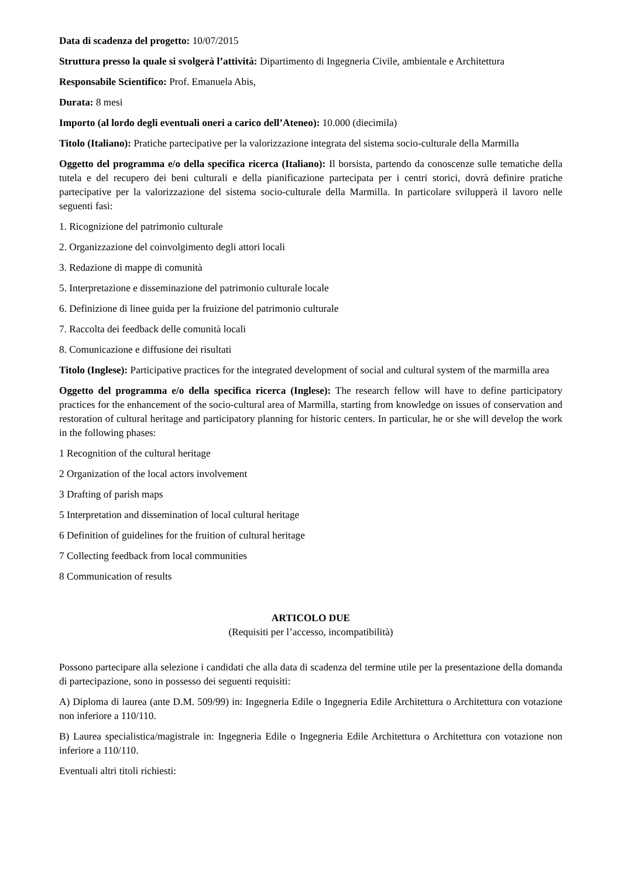Data di scadenza del progetto: 10/07/2015
Struttura presso la quale si svolgerà l’attività: Dipartimento di Ingegneria Civile, ambientale e Architettura
Responsabile Scientifico: Prof. Emanuela Abis,
Durata: 8 mesi
Importo (al lordo degli eventuali oneri a carico dell’Ateneo): 10.000 (diecimila)
Titolo (Italiano): Pratiche partecipative per la valorizzazione integrata del sistema socio-culturale della Marmilla
Oggetto del programma e/o della specifica ricerca (Italiano): Il borsista, partendo da conoscenze sulle tematiche della tutela e del recupero dei beni culturali e della pianificazione partecipata per i centri storici, dovrà definire pratiche partecipative per la valorizzazione del sistema socio-culturale della Marmilla. In particolare svilupperà il lavoro nelle seguenti fasi:
1. Ricognizione del patrimonio culturale
2. Organizzazione del coinvolgimento degli attori locali
3. Redazione di mappe di comunità
5. Interpretazione e disseminazione del patrimonio culturale locale
6. Definizione di linee guida per la fruizione del patrimonio culturale
7. Raccolta dei feedback delle comunità locali
8. Comunicazione e diffusione dei risultati
Titolo (Inglese): Participative practices for the integrated development of social and cultural system of the marmilla area
Oggetto del programma e/o della specifica ricerca (Inglese): The research fellow will have to define participatory practices for the enhancement of the socio-cultural area of Marmilla, starting from knowledge on issues of conservation and restoration of cultural heritage and participatory planning for historic centers. In particular, he or she will develop the work in the following phases:
1 Recognition of the cultural heritage
2 Organization of the local actors involvement
3 Drafting of parish maps
5 Interpretation and dissemination of local cultural heritage
6 Definition of guidelines for the fruition of cultural heritage
7 Collecting feedback from local communities
8 Communication of results
ARTICOLO DUE
(Requisiti per l’accesso, incompatibilità)
Possono partecipare alla selezione i candidati che alla data di scadenza del termine utile per la presentazione della domanda di partecipazione, sono in possesso dei seguenti requisiti:
A) Diploma di laurea (ante D.M. 509/99) in: Ingegneria Edile o Ingegneria Edile Architettura o Architettura con votazione non inferiore a 110/110.
B) Laurea specialistica/magistrale in: Ingegneria Edile o Ingegneria Edile Architettura o Architettura con votazione non inferiore a 110/110.
Eventuali altri titoli richiesti: